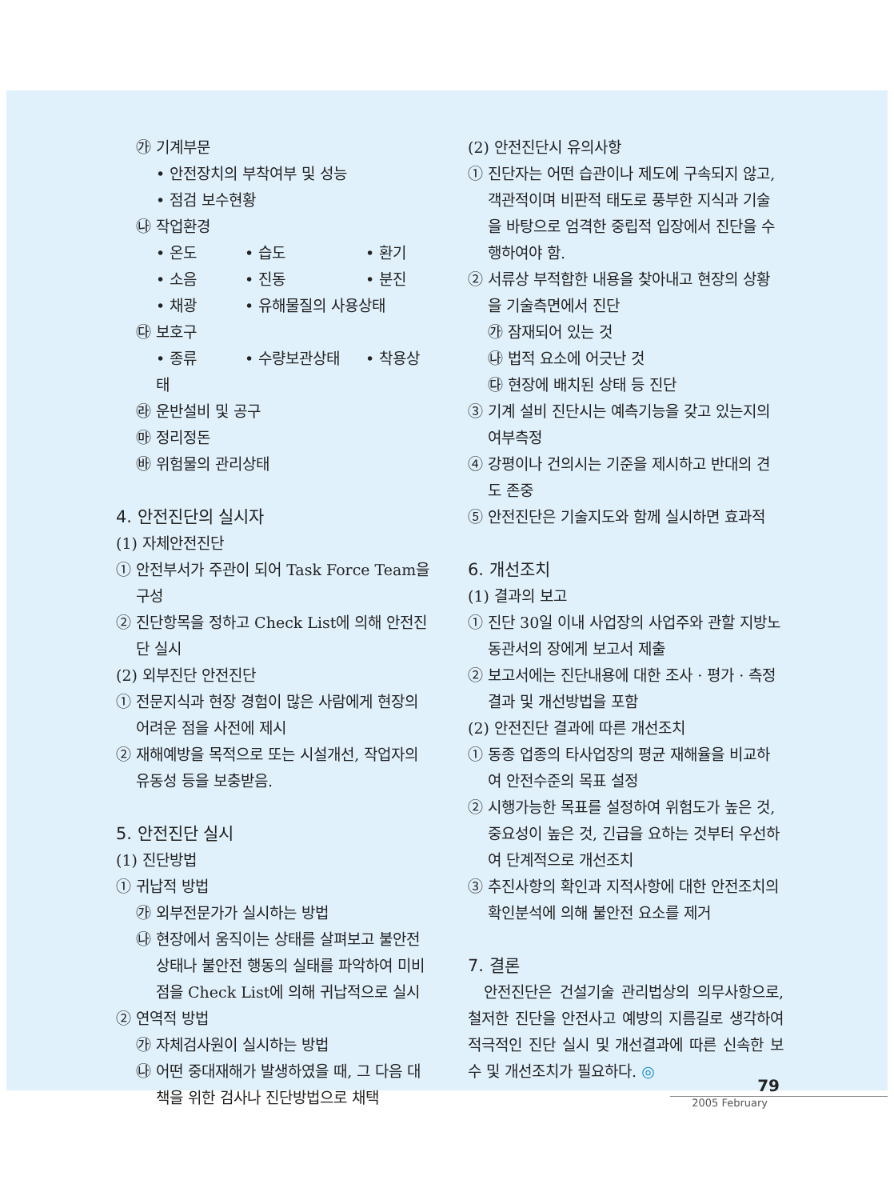㉮ 기계부문
• 안전장치의 부착여부 및 성능
• 점검 보수현황
㉯ 작업환경
• 온도 • 습도 • 환기
• 소음 • 진동 • 분진
• 채광 • 유해물질의 사용상태
㉰ 보호구
• 종류 • 수량보관상태 • 착용상태
㉱ 운반설비 및 공구
㉲ 정리정돈
㉳ 위험물의 관리상태
4. 안전진단의 실시자
(1) 자체안전진단
① 안전부서가 주관이 되어 Task Force Team을 구성
② 진단항목을 정하고 Check List에 의해 안전진단 실시
(2) 외부진단 안전진단
① 전문지식과 현장 경험이 많은 사람에게 현장의 어려운 점을 사전에 제시
② 재해예방을 목적으로 또는 시설개선, 작업자의 유동성 등을 보충받음.
5. 안전진단 실시
(1) 진단방법
① 귀납적 방법
㉮ 외부전문가가 실시하는 방법
㉯ 현장에서 움직이는 상태를 살펴보고 불안전상태나 불안전 행동의 실태를 파악하여 미비점을 Check List에 의해 귀납적으로 실시
② 연역적 방법
㉮ 자체검사원이 실시하는 방법
㉯ 어떤 중대재해가 발생하였을 때, 그 다음 대책을 위한 검사나 진단방법으로 채택
(2) 안전진단시 유의사항
① 진단자는 어떤 습관이나 제도에 구속되지 않고, 객관적이며 비판적 태도로 풍부한 지식과 기술을 바탕으로 엄격한 중립적 입장에서 진단을 수행하여야 함.
② 서류상 부적합한 내용을 찾아내고 현장의 상황을 기술측면에서 진단
㉮ 잠재되어 있는 것
㉯ 법적 요소에 어긋난 것
㉰ 현장에 배치된 상태 등 진단
③ 기계 설비 진단시는 예측기능을 갖고 있는지의 여부측정
④ 강평이나 건의시는 기준을 제시하고 반대의 견도 존중
⑤ 안전진단은 기술지도와 함께 실시하면 효과적
6. 개선조치
(1) 결과의 보고
① 진단 30일 이내 사업장의 사업주와 관할 지방노동관서의 장에게 보고서 제출
② 보고서에는 진단내용에 대한 조사 · 평가 · 측정결과 및 개선방법을 포함
(2) 안전진단 결과에 따른 개선조치
① 동종 업종의 타사업장의 평균 재해율을 비교하여 안전수준의 목표 설정
② 시행가능한 목표를 설정하여 위험도가 높은 것, 중요성이 높은 것, 긴급을 요하는 것부터 우선하여 단계적으로 개선조치
③ 추진사항의 확인과 지적사항에 대한 안전조치의 확인분석에 의해 불안전 요소를 제거
7. 결론
안전진단은 건설기술 관리법상의 의무사항으로, 철저한 진단을 안전사고 예방의 지름길로 생각하여 적극적인 진단 실시 및 개선결과에 따른 신속한 보수 및 개선조치가 필요하다. ◎
79
2005 February